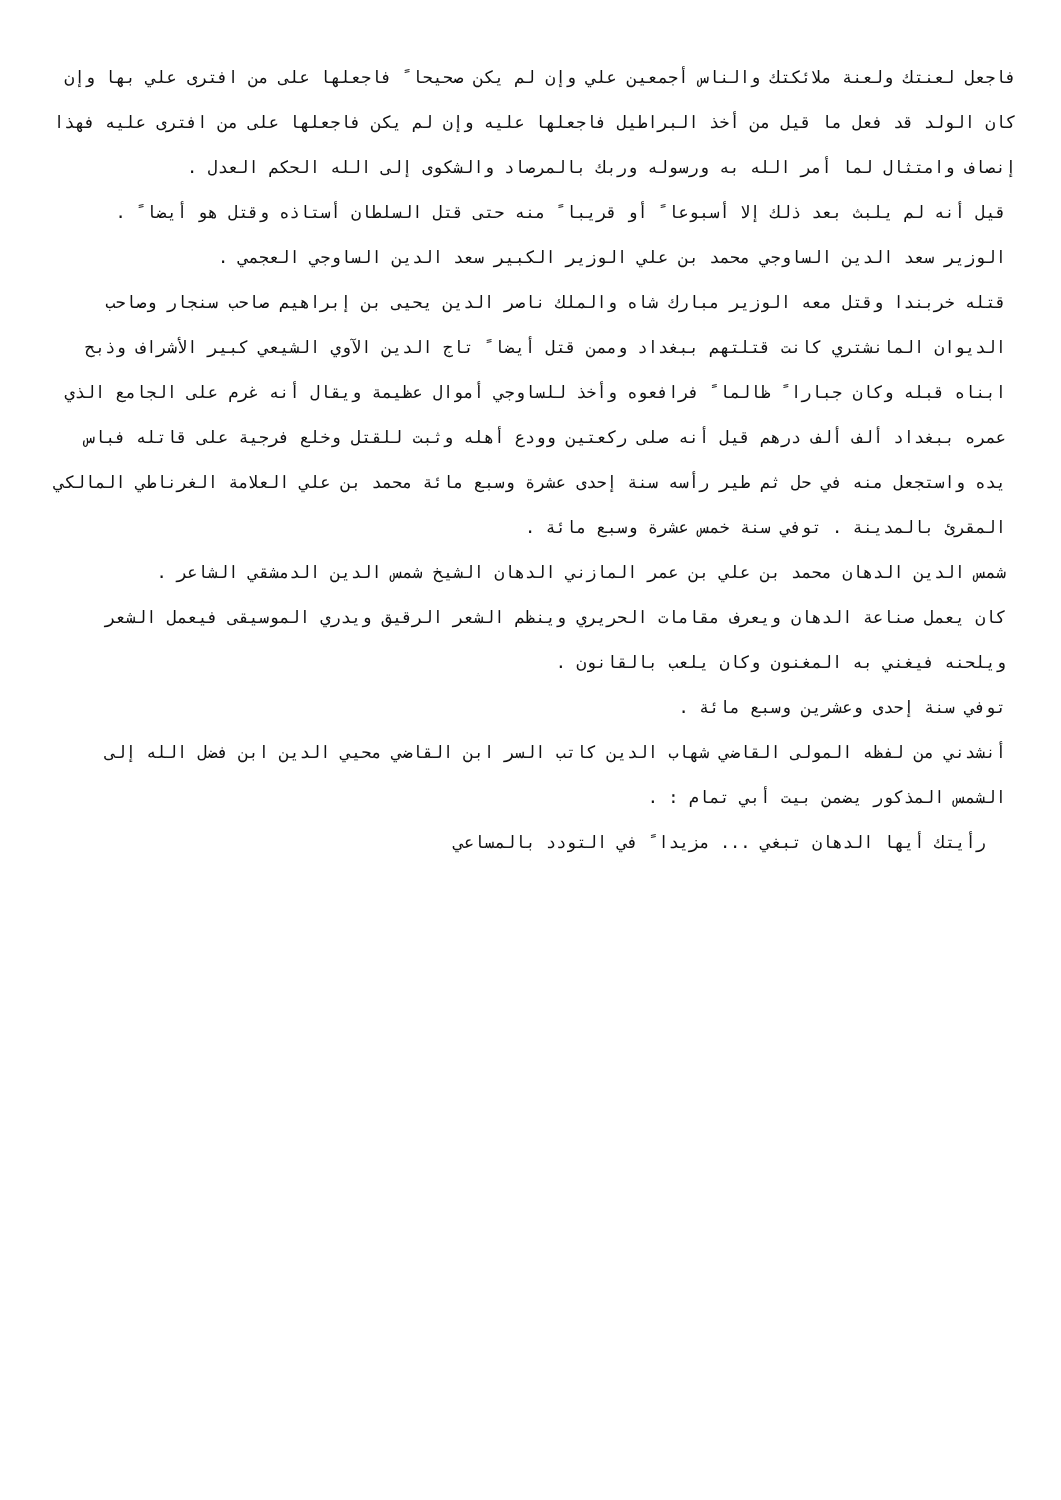فاجعل لعنتك ولعنة ملائكتك والناس أجمعين علي وإن لم يكن صحيحا ً فاجعلها على من افترى علي بها وإن كان الولد قد فعل ما قيل من أخذ البراطيل فاجعلها عليه وإن لم يكن فاجعلها على من افترى عليه فهذا إنصاف وامتثال لما أمر الله به ورسوله وربك بالمرصاد والشكوى إلى الله الحكم العدل .
قيل أنه لم يلبث بعد ذلك إلا أسبوعا ً أو قريبا ً منه حتى قتل السلطان أستاذه وقتل هو أيضا ً .
الوزير سعد الدين الساوجي محمد بن علي الوزير الكبير سعد الدين الساوجي العجمي .
قتله خربندا وقتل معه الوزير مبارك شاه والملك ناصر الدين يحيى بن إبراهيم صاحب سنجار وصاحب الديوان المانشتري كانت قتلتهم ببغداد وممن قتل أيضا ً تاج الدين الآوي الشيعي كبير الأشراف وذبح ابناه قبله وكان جبارا ً ظالما ً فرافعوه وأخذ للساوجي أموال عظيمة ويقال أنه غرم على الجامع الذي عمره ببغداد ألف ألف درهم قيل أنه صلى ركعتين وودع أهله وثبت للقتل وخلع فرجية على قاتله فباس يده واستجعل منه في حل ثم طير رأسه سنة إحدى عشرة وسبع مائة محمد بن علي العلامة الغرناطي المالكي المقرئ بالمدينة . توفي سنة خمس عشرة وسبع مائة .
شمس الدين الدهان محمد بن علي بن عمر المازني الدهان الشيخ شمس الدين الدمشقي الشاعر .
كان يعمل صناعة الدهان ويعرف مقامات الحريري وينظم الشعر الرقيق ويدري الموسيقى فيعمل الشعر ويلحنه فيغني به المغنون وكان يلعب بالقانون .
توفي سنة إحدى وعشرين وسبع مائة .
أنشدني من لفظه المولى القاضي شهاب الدين كاتب السر ابن القاضي محيي الدين ابن فضل الله إلى الشمس المذكور يضمن بيت أبي تمام : .
رأيتك أيها الدهان تبغي ... مزيدا ً في التودد بالمساعي